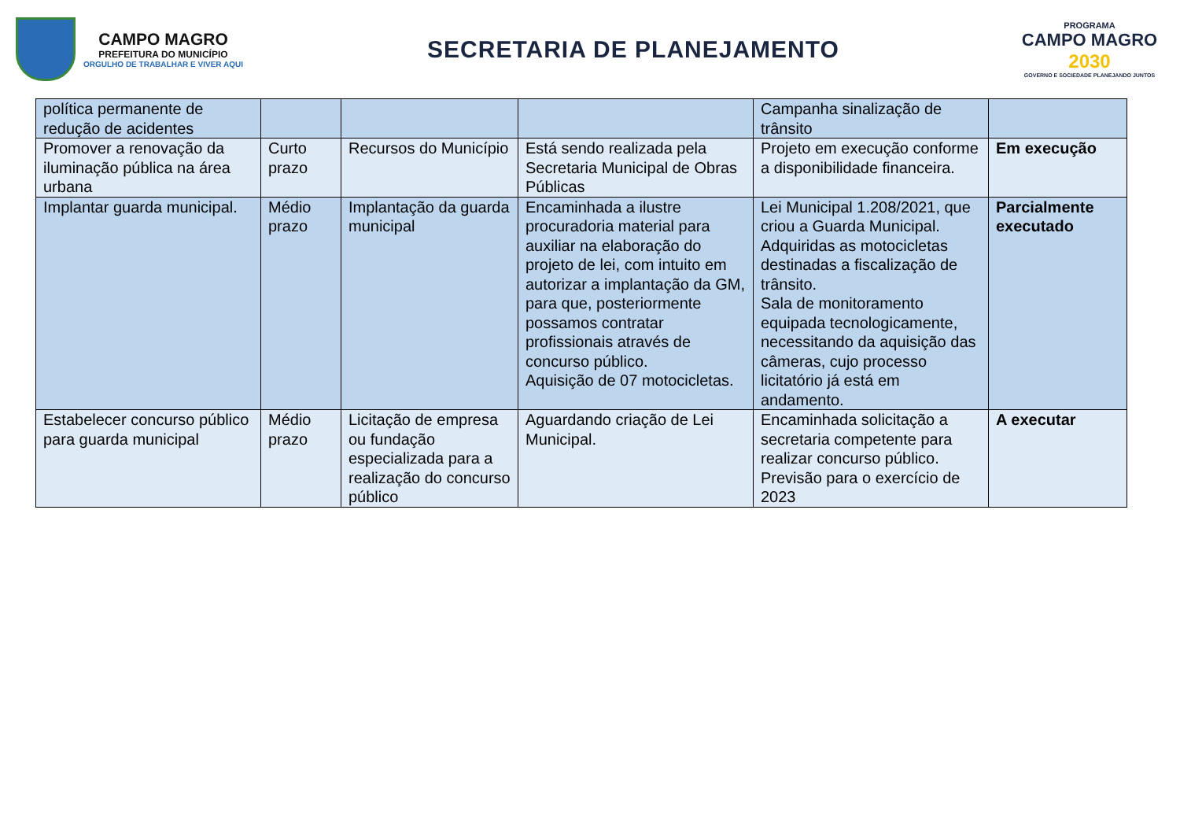CAMPO MAGRO
PREFEITURA DO MUNICÍPIO
ORGULHO DE TRABALHAR E VIVER AQUI
SECRETARIA DE PLANEJAMENTO
PROGRAMA
CAMPO MAGRO
2030
GOVERNO E SOCIEDADE PLANEJANDO JUNTOS
| política permanente de redução de acidentes | | | | Campanha sinalização de trânsito | |
| Promover a renovação da iluminação pública na área urbana | Curto prazo | Recursos do Município | Está sendo realizada pela Secretaria Municipal de Obras Públicas | Projeto em execução conforme a disponibilidade financeira. | Em execução |
| Implantar guarda municipal. | Médio prazo | Implantação da guarda municipal | Encaminhada a ilustre procuradoria material para auxiliar na elaboração do projeto de lei, com intuito em autorizar a implantação da GM, para que, posteriormente possamos contratar profissionais através de concurso público. Aquisição de 07 motocicletas. | Lei Municipal 1.208/2021, que criou a Guarda Municipal. Adquiridas as motocicletas destinadas a fiscalização de trânsito. Sala de monitoramento equipada tecnologicamente, necessitando da aquisição das câmeras, cujo processo licitatório já está em andamento. | Parcialmente executado |
| Estabelecer concurso público para guarda municipal | Médio prazo | Licitação de empresa ou fundação especializada para a realização do concurso público | Aguardando criação de Lei Municipal. | Encaminhada solicitação a secretaria competente para realizar concurso público. Previsão para o exercício de 2023 | A executar |